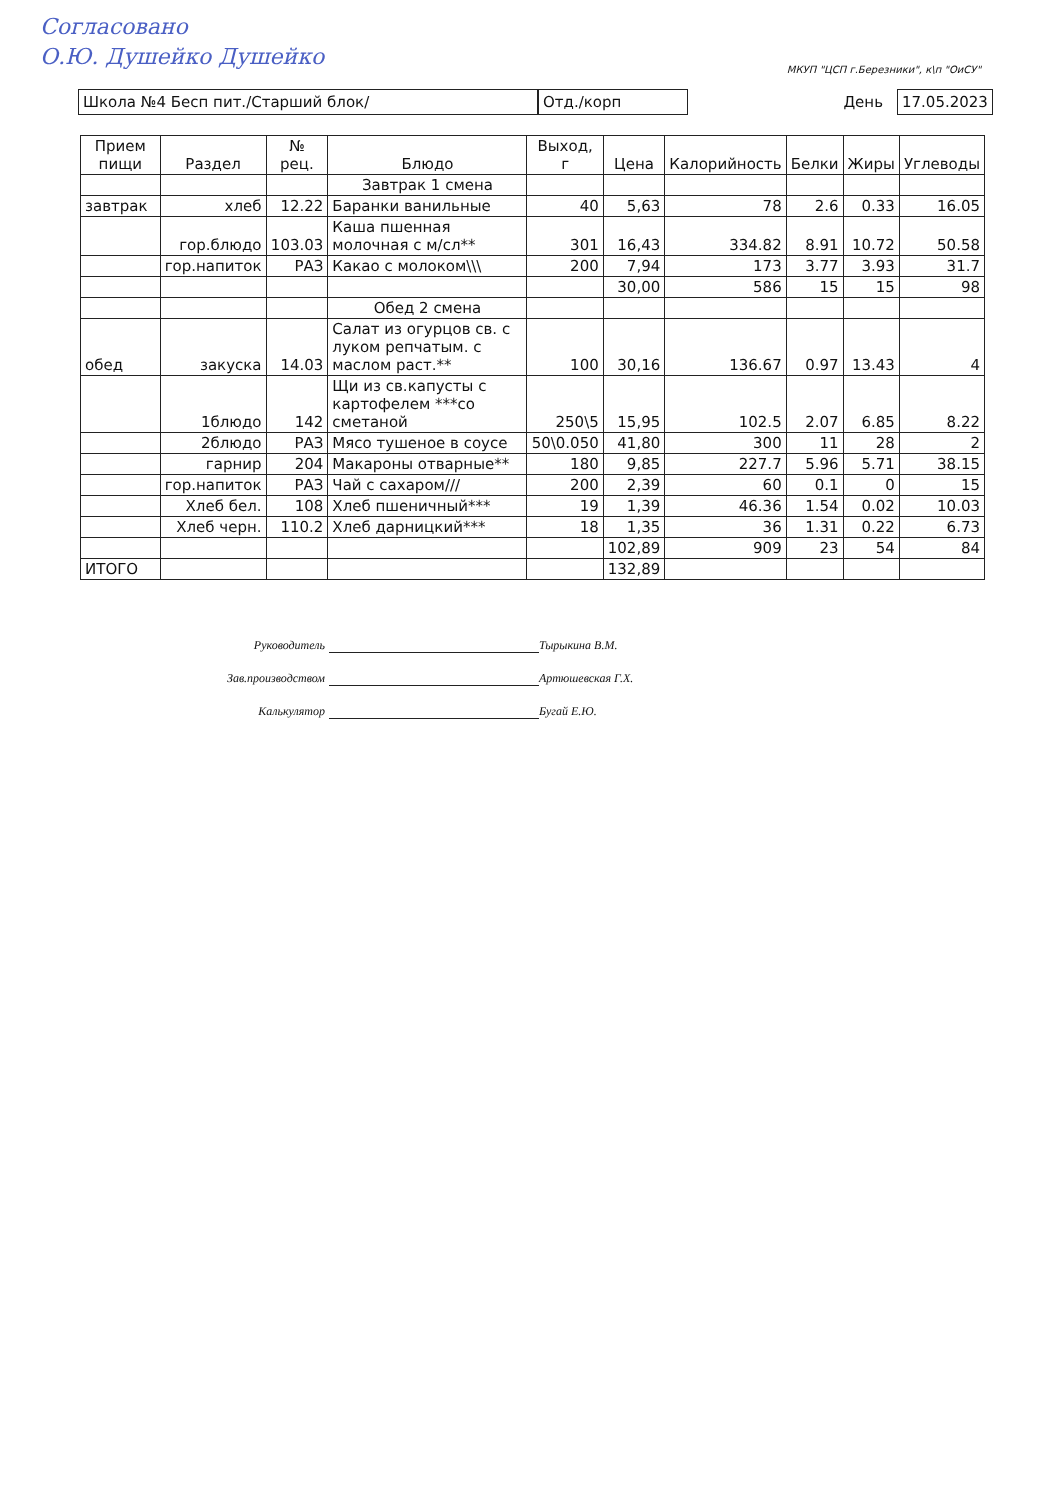Согласовано
О.Ю. Душейко Душейко
МКУП "ЦСП г.Березники", к\п "ОиСУ"
Школа №4 Бесп пит./Старший блок/ Отд./корп
День
17.05.2023
| Прием пищи | Раздел | № рец. | Блюдо | Выход, г | Цена | Калорийность | Белки | Жиры | Углеводы |
| --- | --- | --- | --- | --- | --- | --- | --- | --- | --- |
| | | | Завтрак 1 смена | | | | | | |
| завтрак | хлеб | 12.22 | Баранки ванильные | 40 | 5,63 | 78 | 2.6 | 0.33 | 16.05 |
| | гор.блюдо | 103.03 | Каша пшенная молочная с м/сл** | 301 | 16,43 | 334.82 | 8.91 | 10.72 | 50.58 |
| | гор.напиток | РАЗ | Какао с молоком\\\ | 200 | 7,94 | 173 | 3.77 | 3.93 | 31.7 |
| | | | | | 30,00 | 586 | 15 | 15 | 98 |
| | | | Обед 2 смена | | | | | | |
| обед | закуска | 14.03 | Салат из огурцов св. с луком репчатым. с маслом раст.** | 100 | 30,16 | 136.67 | 0.97 | 13.43 | 4 |
| | 1блюдо | 142 | Щи из св.капусты с картофелем ***со сметаной | 250\5 | 15,95 | 102.5 | 2.07 | 6.85 | 8.22 |
| | 2блюдо | РАЗ | Мясо тушеное в соусе | 50\0.050 | 41,80 | 300 | 11 | 28 | 2 |
| | гарнир | 204 | Макароны отварные** | 180 | 9,85 | 227.7 | 5.96 | 5.71 | 38.15 |
| | гор.напиток | РАЗ | Чай с сахаром/// | 200 | 2,39 | 60 | 0.1 | 0 | 15 |
| | Хлеб бел. | 108 | Хлеб пшеничный*** | 19 | 1,39 | 46.36 | 1.54 | 0.02 | 10.03 |
| | Хлеб черн. | 110.2 | Хлеб дарницкий*** | 18 | 1,35 | 36 | 1.31 | 0.22 | 6.73 |
| | | | | | 102,89 | 909 | 23 | 54 | 84 |
| ИТОГО | | | | | 132,89 | | | | |
Руководитель Тырыкина В.М.
Зав.производством Артюшевская Г.Х.
Калькулятор Бугай Е.Ю.